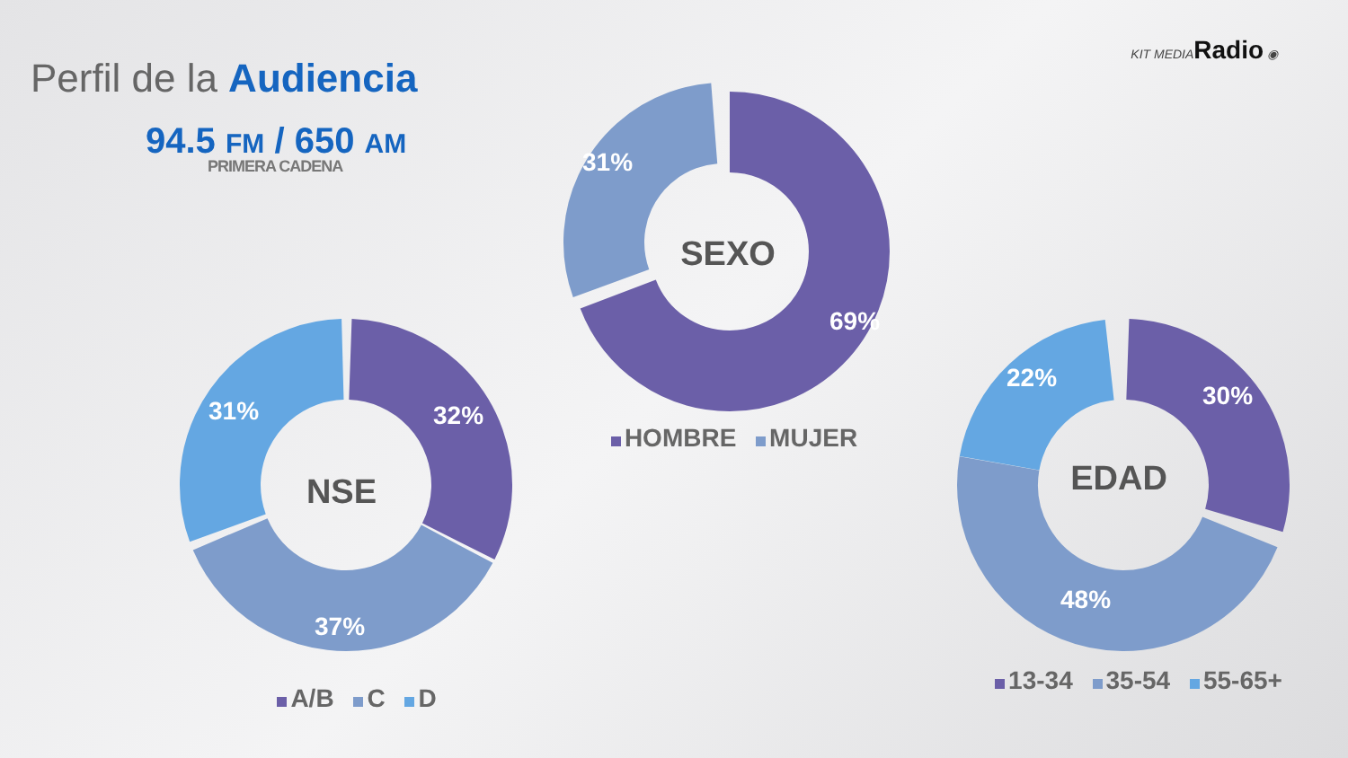Perfil de la Audiencia
94.5 FM / 650 AM
PRIMERA CADENA
KIT MEDIARadio ◉
SEXO
69%
31%
HOMBRE MUJER
NSE
32%
31%
37%
A/B C D
EDAD
30%
22%
48%
13-34 35-54 55-65+